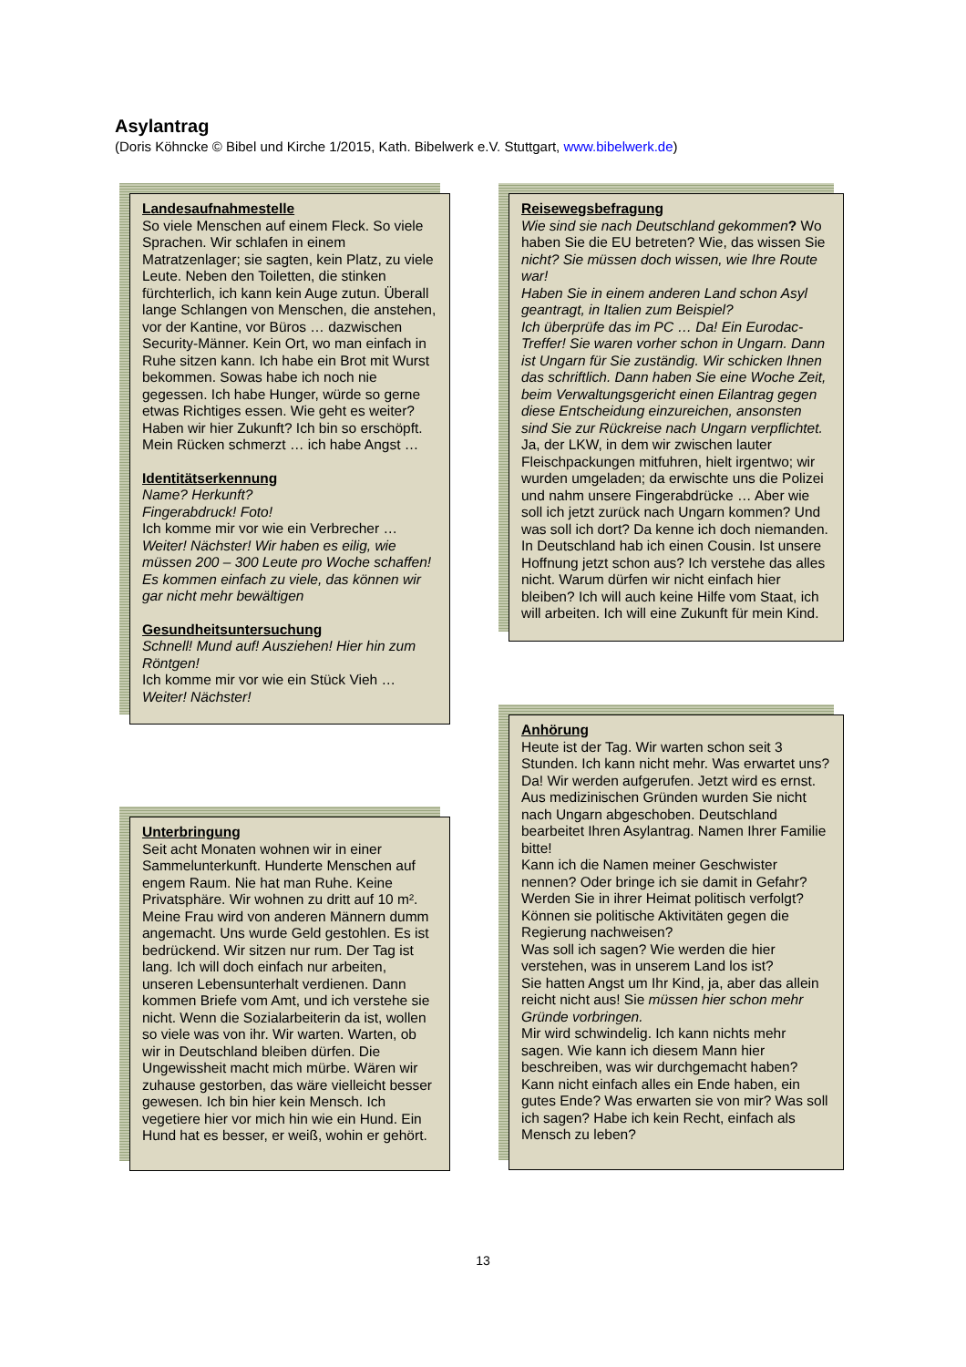Asylantrag
(Doris Köhncke © Bibel und Kirche 1/2015, Kath. Bibelwerk e.V. Stuttgart, www.bibelwerk.de)
Landesaufnahmestelle
So viele Menschen auf einem Fleck. So viele Sprachen. Wir schlafen in einem Matratzenlager; sie sagten, kein Platz, zu viele Leute. Neben den Toiletten, die stinken fürchterlich, ich kann kein Auge zutun. Überall lange Schlangen von Menschen, die anstehen, vor der Kantine, vor Büros … dazwischen Security-Männer. Kein Ort, wo man einfach in Ruhe sitzen kann. Ich habe ein Brot mit Wurst bekommen. Sowas habe ich noch nie gegessen. Ich habe Hunger, würde so gerne etwas Richtiges essen. Wie geht es weiter? Haben wir hier Zukunft? Ich bin so erschöpft. Mein Rücken schmerzt … ich habe Angst …
Identitätserkennung
Name? Herkunft?
Fingerabdruck! Foto!
Ich komme mir vor wie ein Verbrecher …
Weiter! Nächster! Wir haben es eilig, wie müssen 200 – 300 Leute pro Woche schaffen!
Es kommen einfach zu viele, das können wir gar nicht mehr bewältigen
Gesundheitsuntersuchung
Schnell! Mund auf! Ausziehen! Hier hin zum Röntgen!
Ich komme mir vor wie ein Stück Vieh …
Weiter! Nächster!
Unterbringung
Seit acht Monaten wohnen wir in einer Sammelunterkunft. Hunderte Menschen auf engem Raum. Nie hat man Ruhe. Keine Privatsphäre. Wir wohnen zu dritt auf 10 m². Meine Frau wird von anderen Männern dumm angemacht. Uns wurde Geld gestohlen. Es ist bedrückend. Wir sitzen nur rum. Der Tag ist lang. Ich will doch einfach nur arbeiten, unseren Lebensunterhalt verdienen. Dann kommen Briefe vom Amt, und ich verstehe sie nicht. Wenn die Sozialarbeiterin da ist, wollen so viele was von ihr. Wir warten. Warten, ob wir in Deutschland bleiben dürfen. Die Ungewissheit macht mich mürbe. Wären wir zuhause gestorben, das wäre vielleicht besser gewesen. Ich bin hier kein Mensch. Ich vegetiere hier vor mich hin wie ein Hund. Ein Hund hat es besser, er weiß, wohin er gehört.
Reisewegsbefragung
Wie sind sie nach Deutschland gekommen? Wo haben Sie die EU betreten? Wie, das wissen Sie nicht? Sie müssen doch wissen, wie Ihre Route war!
Haben Sie in einem anderen Land schon Asyl geantragt, in Italien zum Beispiel?
Ich überprüfe das im PC … Da! Ein Eurodac-Treffer! Sie waren vorher schon in Ungarn. Dann ist Ungarn für Sie zuständig. Wir schicken Ihnen das schriftlich. Dann haben Sie eine Woche Zeit, beim Verwaltungsgericht einen Eilantrag gegen diese Entscheidung einzureichen, ansonsten sind Sie zur Rückreise nach Ungarn verpflichtet.
Ja, der LKW, in dem wir zwischen lauter Fleischpackungen mitfuhren, hielt irgentwo; wir wurden umgeladen; da erwischte uns die Polizei und nahm unsere Fingerabdrücke … Aber wie soll ich jetzt zurück nach Ungarn kommen? Und was soll ich dort? Da kenne ich doch niemanden. In Deutschland hab ich einen Cousin. Ist unsere Hoffnung jetzt schon aus? Ich verstehe das alles nicht. Warum dürfen wir nicht einfach hier bleiben? Ich will auch keine Hilfe vom Staat, ich will arbeiten. Ich will eine Zukunft für mein Kind.
Anhörung
Heute ist der Tag. Wir warten schon seit 3 Stunden. Ich kann nicht mehr. Was erwartet uns? Da! Wir werden aufgerufen. Jetzt wird es ernst.
Aus medizinischen Gründen wurden Sie nicht nach Ungarn abgeschoben. Deutschland bearbeitet Ihren Asylantrag. Namen Ihrer Familie bitte!
Kann ich die Namen meiner Geschwister nennen? Oder bringe ich sie damit in Gefahr?
Werden Sie in ihrer Heimat politisch verfolgt? Können sie politische Aktivitäten gegen die Regierung nachweisen?
Was soll ich sagen? Wie werden die hier verstehen, was in unserem Land los ist?
Sie hatten Angst um Ihr Kind, ja, aber das allein reicht nicht aus! Sie müssen hier schon mehr Gründe vorbringen.
Mir wird schwindelig. Ich kann nichts mehr sagen. Wie kann ich diesem Mann hier beschreiben, was wir durchgemacht haben? Kann nicht einfach alles ein Ende haben, ein gutes Ende? Was erwarten sie von mir? Was soll ich sagen? Habe ich kein Recht, einfach als Mensch zu leben?
13